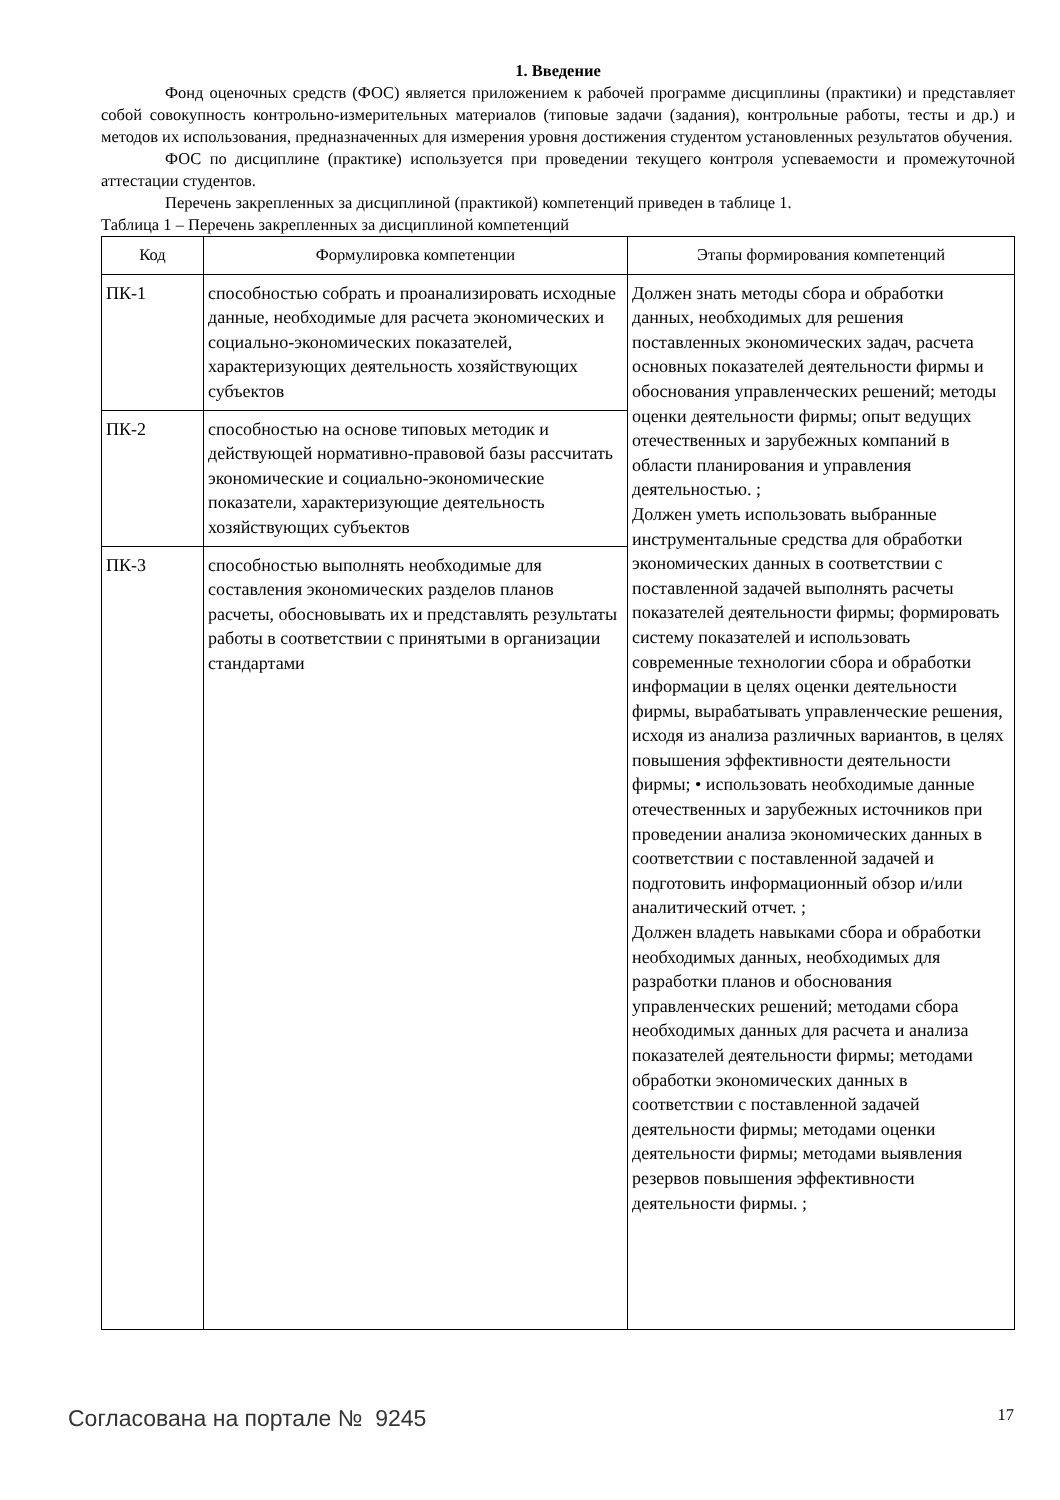1. Введение
Фонд оценочных средств (ФОС) является приложением к рабочей программе дисциплины (практики) и представляет собой совокупность контрольно-измерительных материалов (типовые задачи (задания), контрольные работы, тесты и др.) и методов их использования, предназначенных для измерения уровня достижения студентом установленных результатов обучения.
ФОС по дисциплине (практике) используется при проведении текущего контроля успеваемости и промежуточной аттестации студентов.
Перечень закрепленных за дисциплиной (практикой) компетенций приведен в таблице 1.
Таблица 1 – Перечень закрепленных за дисциплиной компетенций
| Код | Формулировка компетенции | Этапы формирования компетенций |
| --- | --- | --- |
| ПК-1 | способностью собрать и проанализировать исходные данные, необходимые для расчета экономических и социально-экономических показателей, характеризующих деятельность хозяйствующих субъектов | Должен знать методы сбора и обработки данных, необходимых для решения поставленных экономических задач, расчета основных показателей деятельности фирмы и обоснования управленческих решений; методы оценки деятельности фирмы; опыт ведущих отечественных и зарубежных компаний в области планирования и управления деятельностью. ; Должен уметь использовать выбранные инструментальные средства для обработки экономических данных в соответствии с поставленной задачей выполнять расчеты показателей деятельности фирмы; формировать систему показателей и использовать современные технологии сбора и обработки информации в целях оценки деятельности фирмы, вырабатывать управленческие решения, исходя из анализа различных вариантов, в целях повышения эффективности деятельности фирмы; • использовать необходимые данные отечественных и зарубежных источников при проведении анализа экономических данных в соответствии с поставленной задачей и подготовить информационный обзор и/или аналитический отчет. ; Должен владеть навыками сбора и обработки необходимых данных, необходимых для разработки планов и обоснования управленческих решений; методами сбора необходимых данных для расчета и анализа показателей деятельности фирмы; методами обработки экономических данных в соответствии с поставленной задачей деятельности фирмы; методами оценки деятельности фирмы; методами выявления резервов повышения эффективности деятельности фирмы. ; |
| ПК-2 | способностью на основе типовых методик и действующей нормативно-правовой базы рассчитать экономические и социально-экономические показатели, характеризующие деятельность хозяйствующих субъектов | |
| ПК-3 | способностью выполнять необходимые для составления экономических разделов планов расчеты, обосновывать их и представлять результаты работы в соответствии с принятыми в организации стандартами | |
Согласована на портале № 9245 17